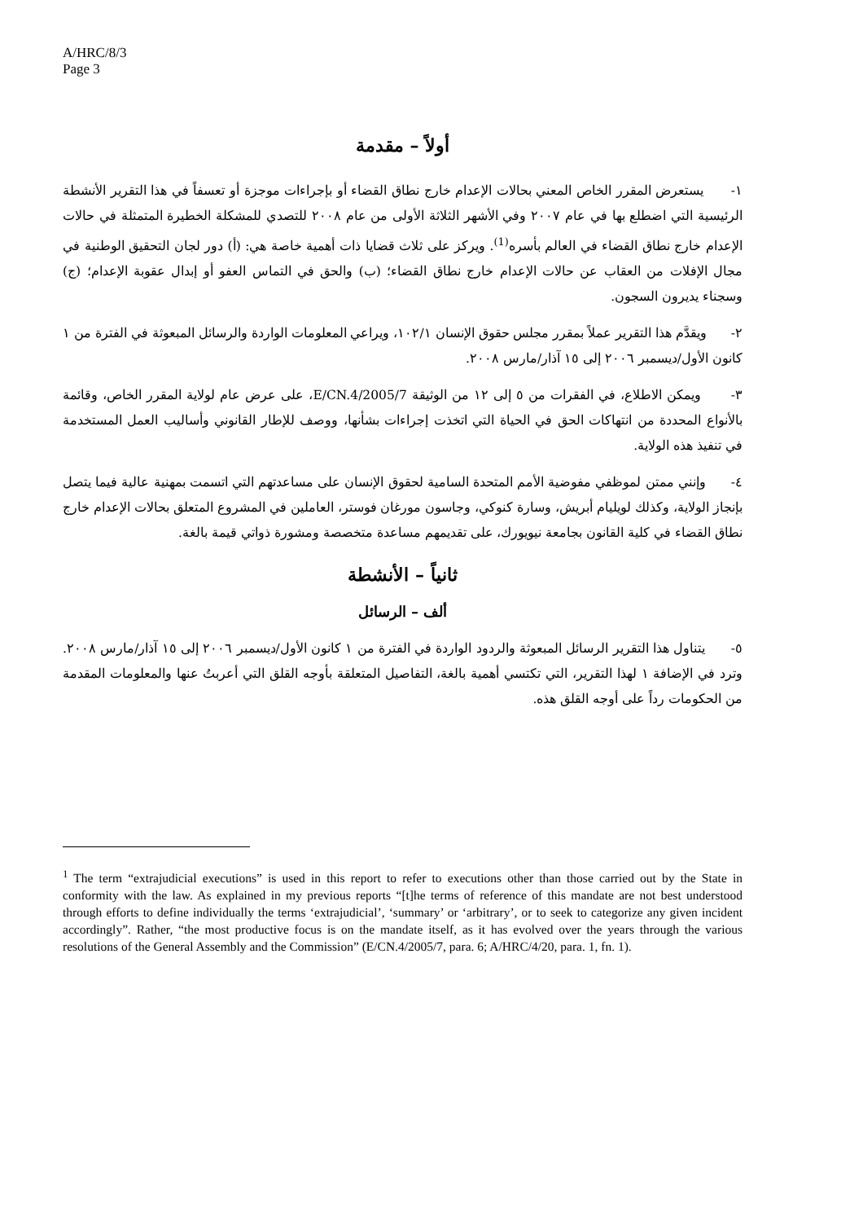A/HRC/8/3
Page 3
أولاً – مقدمة
١- يستعرض المقرر الخاص المعني بحالات الإعدام خارج نطاق القضاء أو بإجراءات موجزة أو تعسفاً في هذا التقرير الأنشطة الرئيسية التي اضطلع بها في عام ٢٠٠٧ وفي الأشهر الثلاثة الأولى من عام ٢٠٠٨ للتصدي للمشكلة الخطيرة المتمثلة في حالات الإعدام خارج نطاق القضاء في العالم بأسره<sup>(1)</sup>. ويركز على ثلاث قضايا ذات أهمية خاصة هي: (أ) دور لجان التحقيق الوطنية في مجال الإفلات من العقاب عن حالات الإعدام خارج نطاق القضاء؛ (ب) والحق في التماس العفو أو إبدال عقوبة الإعدام؛ (ج) وسجناء يديرون السجون.
٢- ويقدَّم هذا التقرير عملاً بمقرر مجلس حقوق الإنسان ١٠٢/١، ويراعي المعلومات الواردة والرسائل المبعوثة في الفترة من ١ كانون الأول/ديسمبر ٢٠٠٦ إلى ١٥ آذار/مارس ٢٠٠٨.
٣- ويمكن الاطلاع، في الفقرات من ٥ إلى ١٢ من الوثيقة E/CN.4/2005/7، على عرض عام لولاية المقرر الخاص، وقائمة بالأنواع المحددة من انتهاكات الحق في الحياة التي اتخذت إجراءات بشأنها، ووصف للإطار القانوني وأساليب العمل المستخدمة في تنفيذ هذه الولاية.
٤- وإنني ممتن لموظفي مفوضية الأمم المتحدة السامية لحقوق الإنسان على مساعدتهم التي اتسمت بمهنية عالية فيما يتصل بإنجاز الولاية، وكذلك لويليام أبريش، وسارة كنوكي، وجاسون مورغان فوستر، العاملين في المشروع المتعلق بحالات الإعدام خارج نطاق القضاء في كلية القانون بجامعة نيويورك، على تقديمهم مساعدة متخصصة ومشورة ذواتي قيمة بالغة.
ثانياً – الأنشطة
ألف – الرسائل
٥- يتناول هذا التقرير الرسائل المبعوثة والردود الواردة في الفترة من ١ كانون الأول/ديسمبر ٢٠٠٦ إلى ١٥ آذار/مارس ٢٠٠٨. وترد في الإضافة ١ لهذا التقرير، التي تكتسي أهمية بالغة، التفاصيل المتعلقة بأوجه القلق التي أعربتُ عنها والمعلومات المقدمة من الحكومات رداً على أوجه القلق هذه.
<sup>1</sup> The term “extrajudicial executions” is used in this report to refer to executions other than those carried out by the State in conformity with the law. As explained in my previous reports “[t]he terms of reference of this mandate are not best understood through efforts to define individually the terms ‘extrajudicial’, ‘summary’ or ‘arbitrary’, or to seek to categorize any given incident accordingly”. Rather, “the most productive focus is on the mandate itself, as it has evolved over the years through the various resolutions of the General Assembly and the Commission” (E/CN.4/2005/7, para. 6; A/HRC/4/20, para. 1, fn. 1).